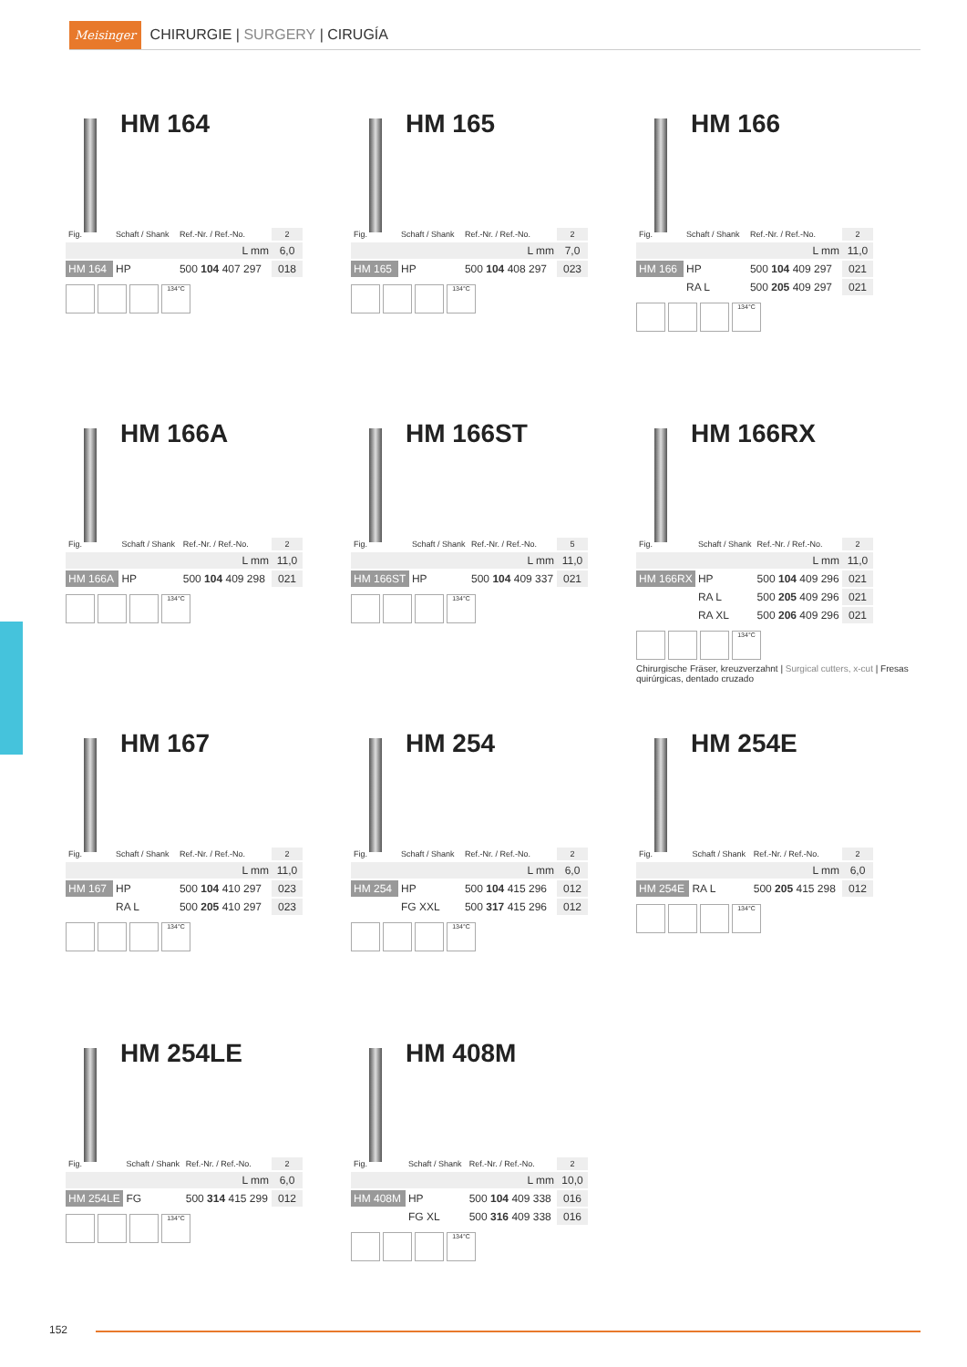Meisinger CHIRURGIE | SURGERY | CIRUGÍA
HM 164
| Fig. | Schaft / Shank | Ref.-Nr. / Ref.-No. | 2 |
| L mm | | | 6,0 |
| HM 164 | HP | 500 104 407 297 | 018 |
134°C
HM 165
| Fig. | Schaft / Shank | Ref.-Nr. / Ref.-No. | 2 |
| L mm | | | 7,0 |
| HM 165 | HP | 500 104 408 297 | 023 |
134°C
HM 166
| Fig. | Schaft / Shank | Ref.-Nr. / Ref.-No. | 2 |
| L mm | | | 11,0 |
| HM 166 | HP | 500 104 409 297 | 021 |
| | RA L | 500 205 409 297 | 021 |
134°C
HM 166A
| Fig. | Schaft / Shank | Ref.-Nr. / Ref.-No. | 2 |
| L mm | | | 11,0 |
| HM 166A | HP | 500 104 409 298 | 021 |
134°C
HM 166ST
| Fig. | Schaft / Shank | Ref.-Nr. / Ref.-No. | 5 |
| L mm | | | 11,0 |
| HM 166ST | HP | 500 104 409 337 | 021 |
134°C
HM 166RX
| Fig. | Schaft / Shank | Ref.-Nr. / Ref.-No. | 2 |
| L mm | | | 11,0 |
| HM 166RX | HP | 500 104 409 296 | 021 |
| | RA L | 500 205 409 296 | 021 |
| | RA XL | 500 206 409 296 | 021 |
134°C
Chirurgische Fräser, kreuzverzahnt | Surgical cutters, x-cut | Fresas quirúrgicas, dentado cruzado
HM 167
| Fig. | Schaft / Shank | Ref.-Nr. / Ref.-No. | 2 |
| L mm | | | 11,0 |
| HM 167 | HP | 500 104 410 297 | 023 |
| | RA L | 500 205 410 297 | 023 |
134°C
HM 254
| Fig. | Schaft / Shank | Ref.-Nr. / Ref.-No. | 2 |
| L mm | | | 6,0 |
| HM 254 | HP | 500 104 415 296 | 012 |
| | FG XXL | 500 317 415 296 | 012 |
134°C
HM 254E
| Fig. | Schaft / Shank | Ref.-Nr. / Ref.-No. | 2 |
| L mm | | | 6,0 |
| HM 254E | RA L | 500 205 415 298 | 012 |
134°C
HM 254LE
| Fig. | Schaft / Shank | Ref.-Nr. / Ref.-No. | 2 |
| L mm | | | 6,0 |
| HM 254LE | FG | 500 314 415 299 | 012 |
134°C
HM 408M
| Fig. | Schaft / Shank | Ref.-Nr. / Ref.-No. | 2 |
| L mm | | | 10,0 |
| HM 408M | HP | 500 104 409 338 | 016 |
| | FG XL | 500 316 409 338 | 016 |
134°C
152